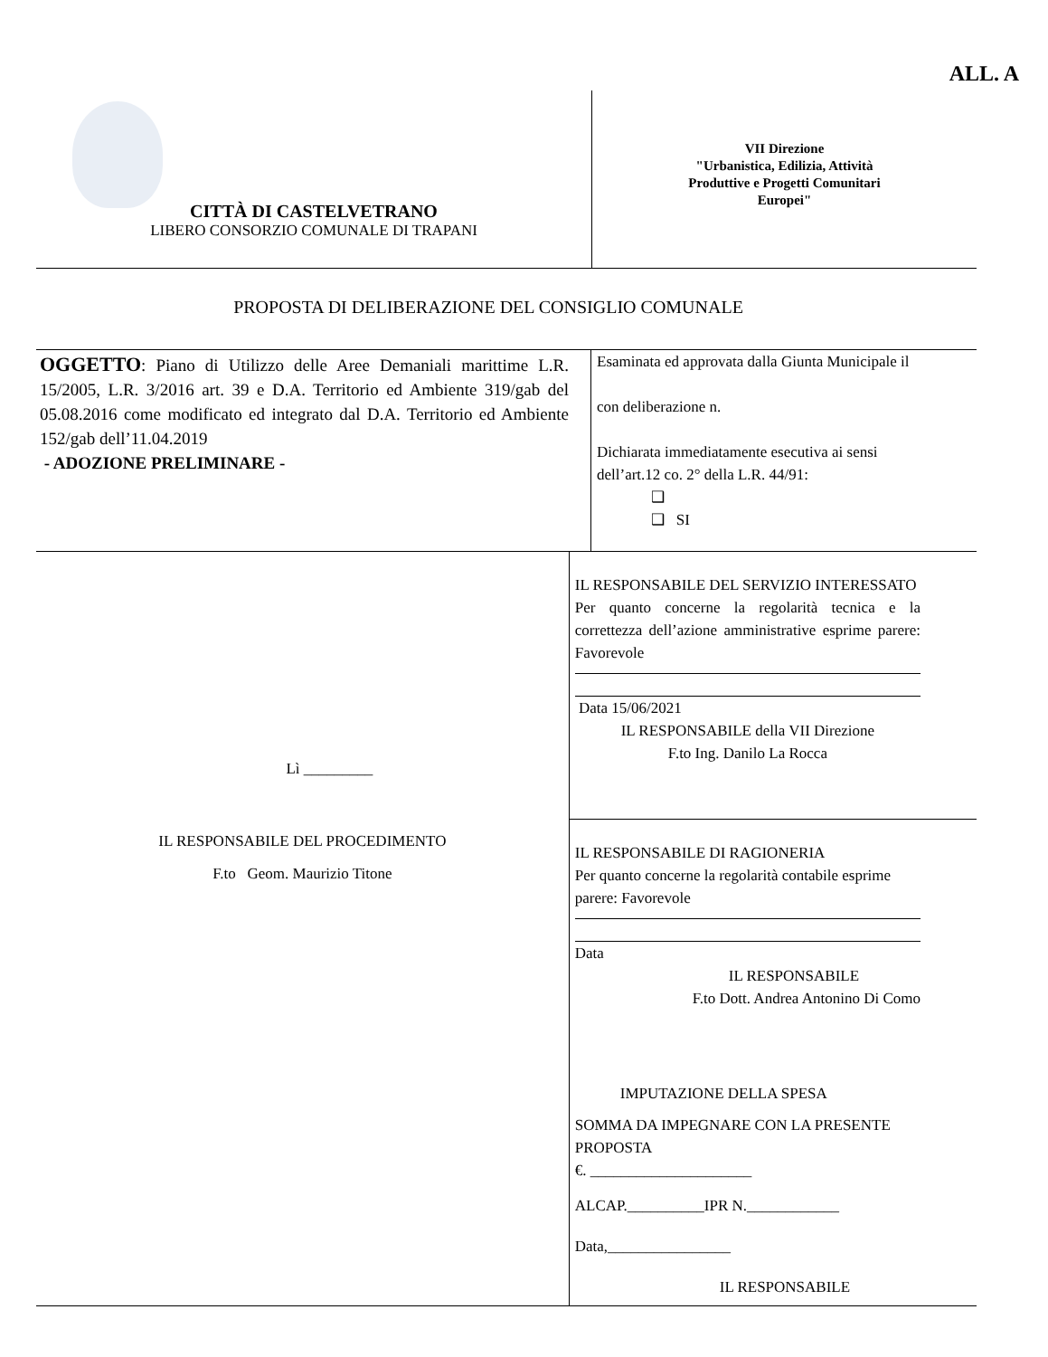ALL. A
CITTÀ DI CASTELVETRANO
LIBERO CONSORZIO COMUNALE DI TRAPANI
VII Direzione
"Urbanistica, Edilizia, Attività
Produttive e Progetti Comunitari
Europei"
PROPOSTA DI DELIBERAZIONE DEL CONSIGLIO COMUNALE
OGGETTO: Piano di Utilizzo delle Aree Demaniali marittime L.R. 15/2005, L.R. 3/2016 art. 39 e D.A. Territorio ed Ambiente 319/gab del 05.08.2016 come modificato ed integrato dal D.A. Territorio ed Ambiente 152/gab dell’11.04.2019
- ADOZIONE PRELIMINARE -
Esaminata ed approvata dalla Giunta Municipale il
con deliberazione n.
Dichiarata immediatamente esecutiva ai sensi dell’art.12 co. 2° della L.R. 44/91:
❑
❑ SI
Lì _________
IL RESPONSABILE DEL PROCEDIMENTO
F.to Geom. Maurizio Titone
IL RESPONSABILE DEL SERVIZIO INTERESSATO
Per quanto concerne la regolarità tecnica e la correttezza dell’azione amministrative esprime parere: Favorevole
Data 15/06/2021
IL RESPONSABILE della VII Direzione
F.to Ing. Danilo La Rocca
IL RESPONSABILE DI RAGIONERIA
Per quanto concerne la regolarità contabile esprime parere: Favorevole
Data
IL RESPONSABILE
F.to Dott. Andrea Antonino Di Como
IMPUTAZIONE DELLA SPESA
SOMMA DA IMPEGNARE CON LA PRESENTE PROPOSTA
€. _____________________
ALCAP.__________IPR N.____________
Data,________________
IL RESPONSABILE